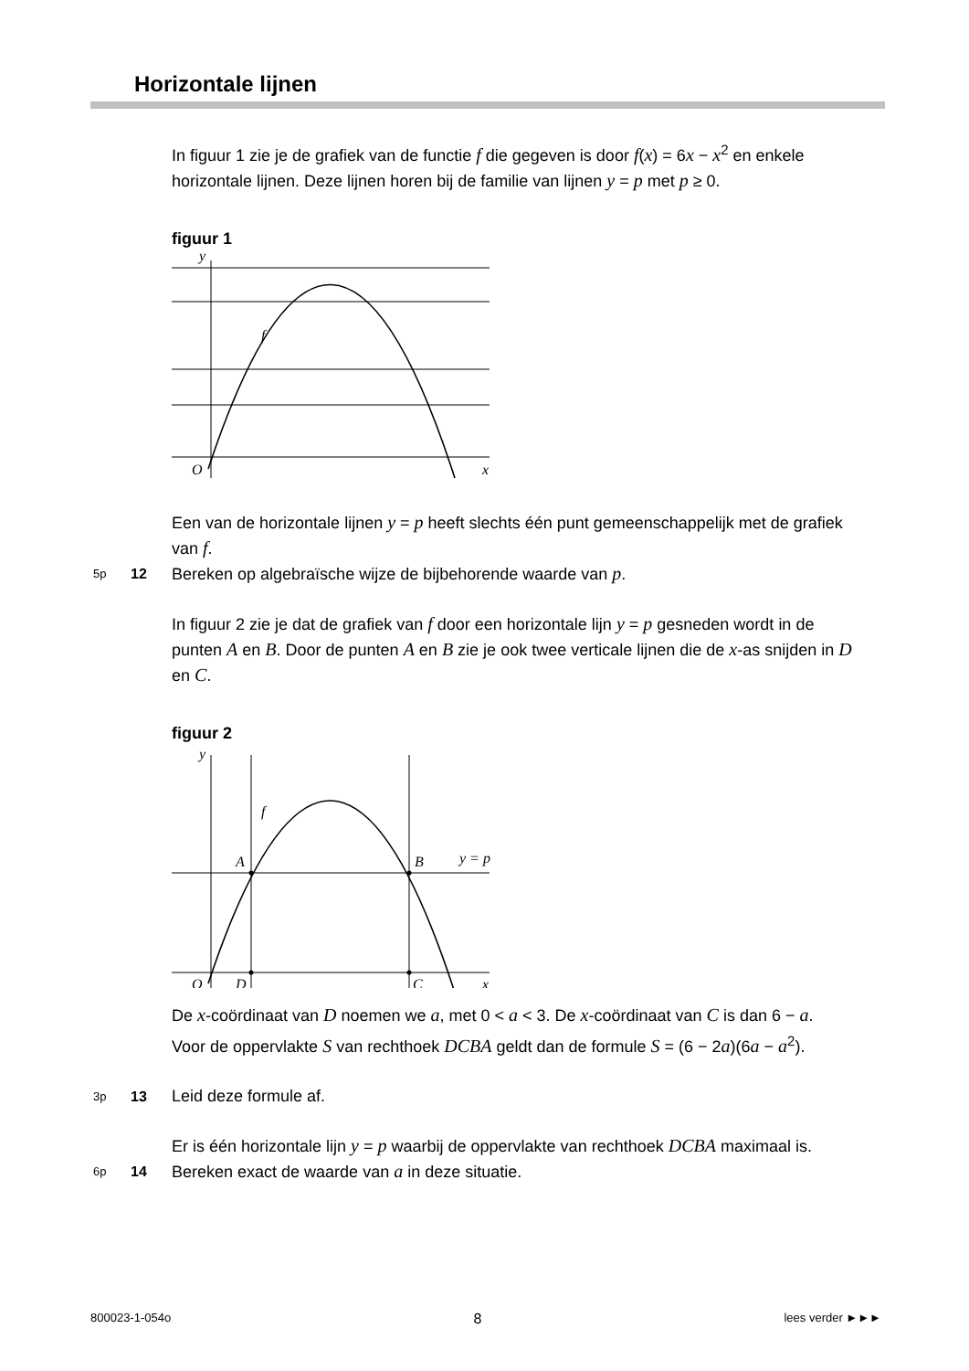Horizontale lijnen
In figuur 1 zie je de grafiek van de functie f die gegeven is door f(x) = 6x − x<sup>2</sup> en enkele horizontale lijnen. Deze lijnen horen bij de familie van lijnen y = p met p ≥ 0.
figuur 1
y
f
O
x
Een van de horizontale lijnen y = p heeft slechts één punt gemeenschappelijk met de grafiek van f.
5p 12 Bereken op algebraïsche wijze de bijbehorende waarde van p.
In figuur 2 zie je dat de grafiek van f door een horizontale lijn y = p gesneden wordt in de punten A en B. Door de punten A en B zie je ook twee verticale lijnen die de x-as snijden in D en C.
figuur 2
y
f
A
B
y = p
O
D
C
x
De x-coördinaat van D noemen we a, met 0 < a < 3. De x-coördinaat van C is dan 6 − a.
Voor de oppervlakte S van rechthoek DCBA geldt dan de formule S = (6 − 2a)(6a − a<sup>2</sup>).
3p 13 Leid deze formule af.
Er is één horizontale lijn y = p waarbij de oppervlakte van rechthoek DCBA maximaal is.
6p 14 Bereken exact de waarde van a in deze situatie.
800023-1-054o 8 lees verder ►►►